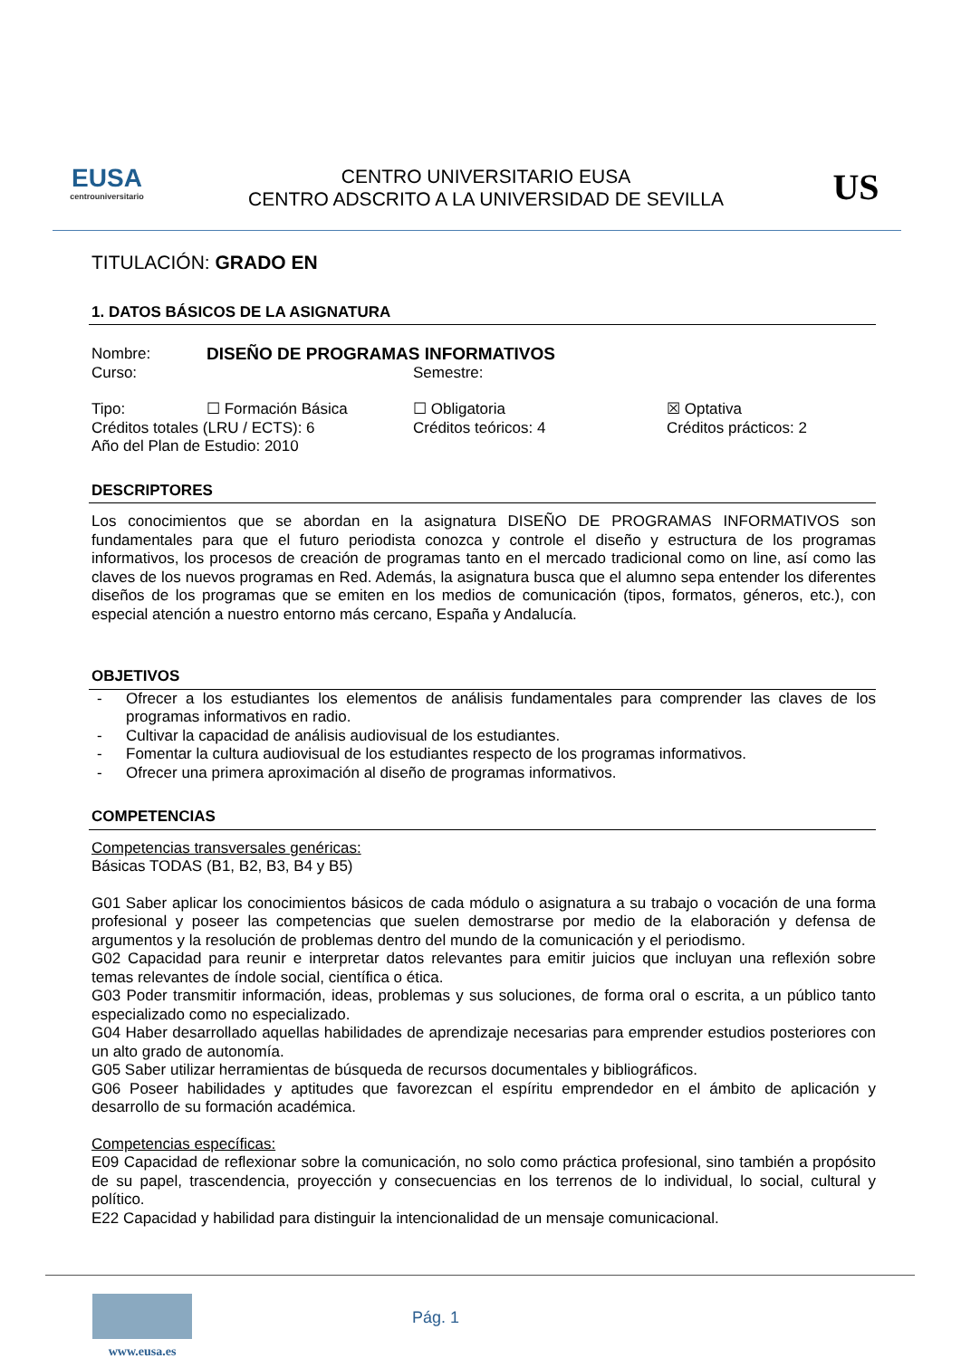EUSA
centrouniversitario
CENTRO UNIVERSITARIO EUSA
CENTRO ADSCRITO A LA UNIVERSIDAD DE SEVILLA
US
TITULACIÓN: GRADO EN
1. DATOS BÁSICOS DE LA ASIGNATURA
Nombre: DISEÑO DE PROGRAMAS INFORMATIVOS
Curso: Semestre:
Tipo: ☐ Formación Básica ☐ Obligatoria ☒ Optativa
Créditos totales (LRU / ECTS): 6 Créditos teóricos: 4 Créditos prácticos: 2
Año del Plan de Estudio: 2010
DESCRIPTORES
Los conocimientos que se abordan en la asignatura DISEÑO DE PROGRAMAS INFORMATIVOS son fundamentales para que el futuro periodista conozca y controle el diseño y estructura de los programas informativos, los procesos de creación de programas tanto en el mercado tradicional como on line, así como las claves de los nuevos programas en Red. Además, la asignatura busca que el alumno sepa entender los diferentes diseños de los programas que se emiten en los medios de comunicación (tipos, formatos, géneros, etc.), con especial atención a nuestro entorno más cercano, España y Andalucía.
OBJETIVOS
- Ofrecer a los estudiantes los elementos de análisis fundamentales para comprender las claves de los programas informativos en radio.
- Cultivar la capacidad de análisis audiovisual de los estudiantes.
- Fomentar la cultura audiovisual de los estudiantes respecto de los programas informativos.
- Ofrecer una primera aproximación al diseño de programas informativos.
COMPETENCIAS
Competencias transversales genéricas:
Básicas TODAS (B1, B2, B3, B4 y B5)
G01 Saber aplicar los conocimientos básicos de cada módulo o asignatura a su trabajo o vocación de una forma profesional y poseer las competencias que suelen demostrarse por medio de la elaboración y defensa de argumentos y la resolución de problemas dentro del mundo de la comunicación y el periodismo.
G02 Capacidad para reunir e interpretar datos relevantes para emitir juicios que incluyan una reflexión sobre temas relevantes de índole social, científica o ética.
G03 Poder transmitir información, ideas, problemas y sus soluciones, de forma oral o escrita, a un público tanto especializado como no especializado.
G04 Haber desarrollado aquellas habilidades de aprendizaje necesarias para emprender estudios posteriores con un alto grado de autonomía.
G05 Saber utilizar herramientas de búsqueda de recursos documentales y bibliográficos.
G06 Poseer habilidades y aptitudes que favorezcan el espíritu emprendedor en el ámbito de aplicación y desarrollo de su formación académica.
Competencias específicas:
E09 Capacidad de reflexionar sobre la comunicación, no solo como práctica profesional, sino también a propósito de su papel, trascendencia, proyección y consecuencias en los terrenos de lo individual, lo social, cultural y político.
E22 Capacidad y habilidad para distinguir la intencionalidad de un mensaje comunicacional.
www.eusa.es
Pág. 1